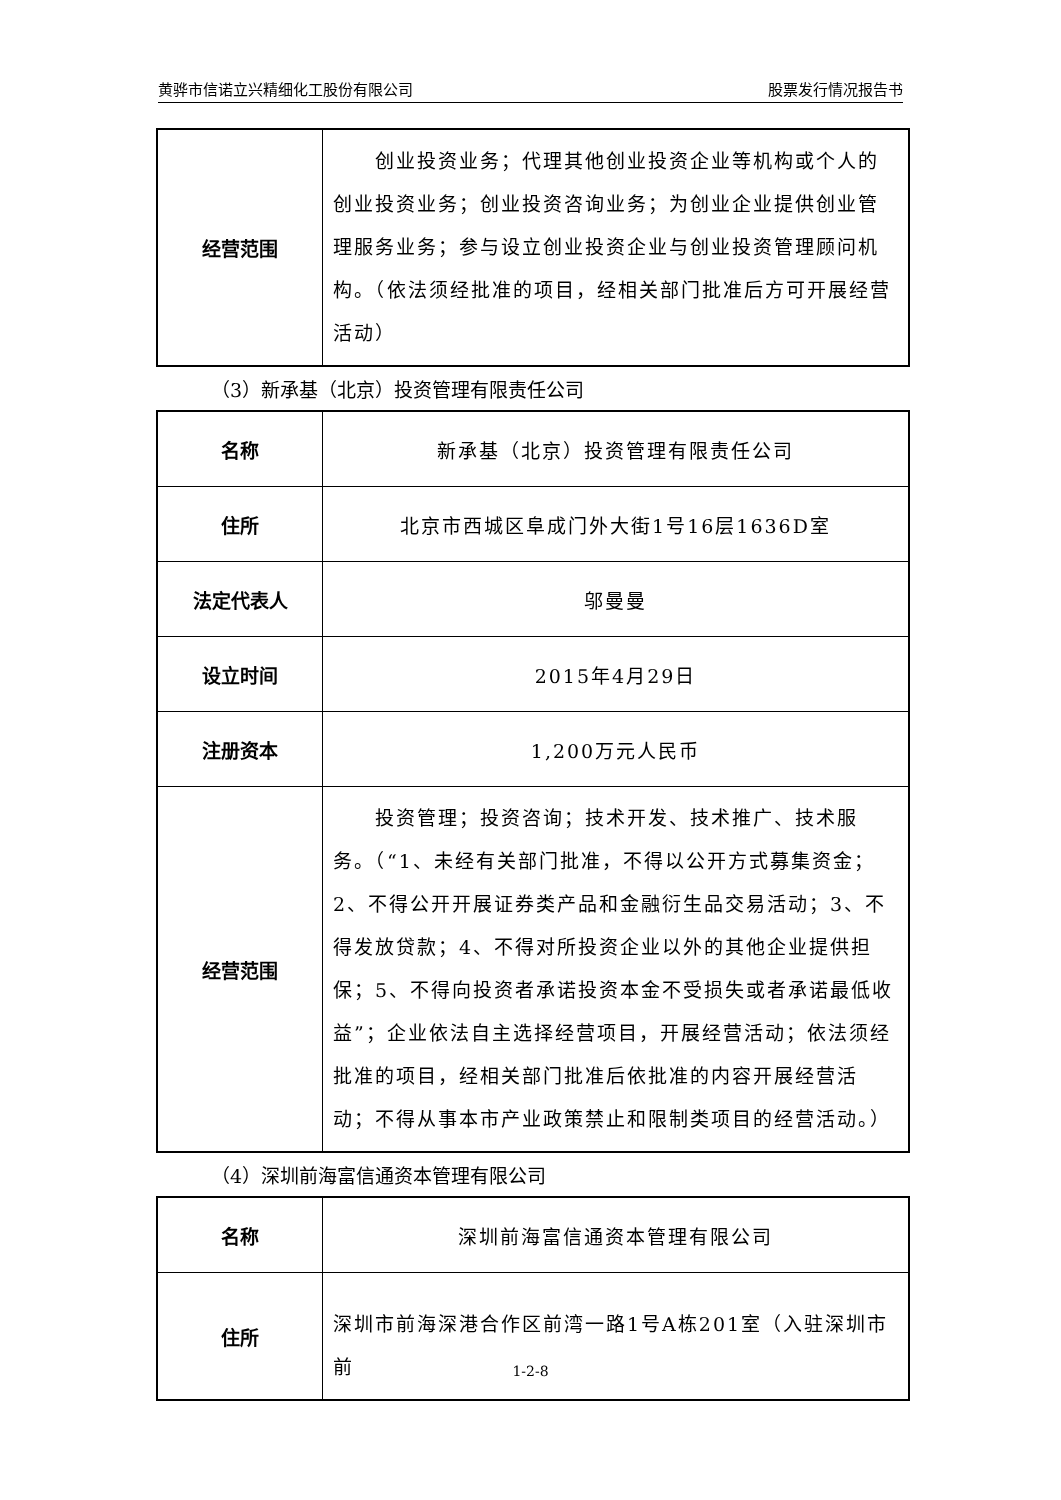黄骅市信诺立兴精细化工股份有限公司 股票发行情况报告书
| 经营范围 | 创业投资业务；代理其他创业投资企业等机构或个人的创业投资业务；创业投资咨询业务；为创业企业提供创业管理服务业务；参与设立创业投资企业与创业投资管理顾问机构。（依法须经批准的项目，经相关部门批准后方可开展经营活动） |
（3）新承基（北京）投资管理有限责任公司
| 名称 | 新承基（北京）投资管理有限责任公司 |
| 住所 | 北京市西城区阜成门外大街1号16层1636D室 |
| 法定代表人 | 邬曼曼 |
| 设立时间 | 2015年4月29日 |
| 注册资本 | 1,200万元人民币 |
| 经营范围 | 投资管理；投资咨询；技术开发、技术推广、技术服务。（“1、未经有关部门批准，不得以公开方式募集资金；2、不得公开开展证券类产品和金融衍生品交易活动；3、不得发放贷款；4、不得对所投资企业以外的其他企业提供担保；5、不得向投资者承诺投资本金不受损失或者承诺最低收益”；企业依法自主选择经营项目，开展经营活动；依法须经批准的项目，经相关部门批准后依批准的内容开展经营活动；不得从事本市产业政策禁止和限制类项目的经营活动。） |
（4）深圳前海富信通资本管理有限公司
| 名称 | 深圳前海富信通资本管理有限公司 |
| 住所 | 深圳市前海深港合作区前湾一路1号A栋201室（入驻深圳市前 |
1-2-8